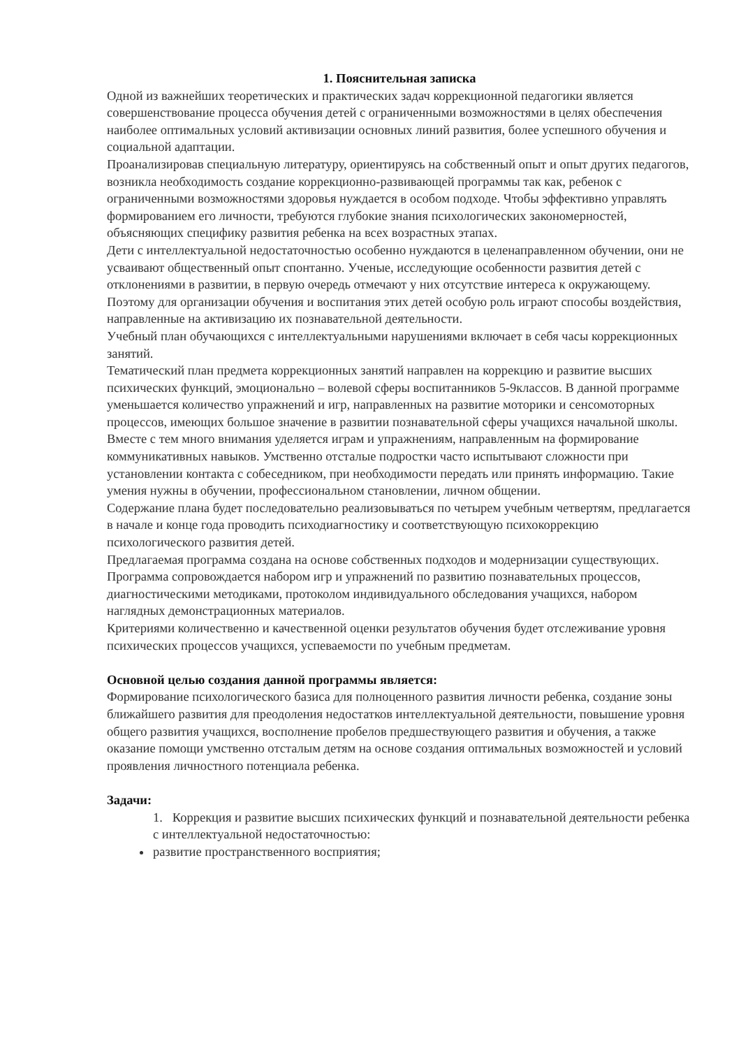1. Пояснительная записка
Одной из важнейших теоретических и практических задач коррекционной педагогики является совершенствование процесса обучения детей с ограниченными возможностями в целях обеспечения наиболее оптимальных условий активизации основных линий развития, более успешного обучения и социальной адаптации.
Проанализировав специальную литературу, ориентируясь на собственный опыт и опыт других педагогов, возникла необходимость создание коррекционно-развивающей программы так как, ребенок с ограниченными возможностями здоровья нуждается в особом подходе. Чтобы эффективно управлять формированием его личности, требуются глубокие знания психологических закономерностей, объясняющих специфику развития ребенка на всех возрастных этапах.
Дети с интеллектуальной недостаточностью особенно нуждаются в целенаправленном обучении, они не усваивают общественный опыт спонтанно. Ученые, исследующие особенности развития детей с отклонениями в развитии, в первую очередь отмечают у них отсутствие интереса к окружающему. Поэтому для организации обучения и воспитания этих детей особую роль играют способы воздействия, направленные на активизацию их познавательной деятельности.
Учебный план обучающихся с интеллектуальными нарушениями включает в себя часы коррекционных занятий.
Тематический план предмета коррекционных занятий направлен на коррекцию и развитие высших психических функций, эмоционально – волевой сферы воспитанников 5-9классов. В данной программе уменьшается количество упражнений и игр, направленных на развитие моторики и сенсомоторных процессов, имеющих большое значение в развитии познавательной сферы учащихся начальной школы. Вместе с тем много внимания уделяется играм и упражнениям, направленным на формирование коммуникативных навыков. Умственно отсталые подростки часто испытывают сложности при установлении контакта с собеседником, при необходимости передать или принять информацию. Такие умения нужны в обучении, профессиональном становлении, личном общении.
Содержание плана будет последовательно реализовываться по четырем учебным четвертям, предлагается в начале и конце года проводить психодиагностику и соответствующую психокоррекцию психологического развития детей.
Предлагаемая программа создана на основе собственных подходов и модернизации существующих. Программа сопровождается набором игр и упражнений по развитию познавательных процессов, диагностическими методиками, протоколом индивидуального обследования учащихся, набором наглядных демонстрационных материалов.
Критериями количественно и качественной оценки результатов обучения будет отслеживание уровня психических процессов учащихся, успеваемости по учебным предметам.
Основной целью создания данной программы является:
Формирование психологического базиса для полноценного развития личности ребенка, создание зоны ближайшего развития для преодоления недостатков интеллектуальной деятельности, повышение уровня общего развития учащихся, восполнение пробелов предшествующего развития и обучения, а также оказание помощи умственно отсталым детям на основе создания оптимальных возможностей и условий проявления личностного потенциала ребенка.
Задачи:
1. Коррекция и развитие высших психических функций и познавательной деятельности ребенка с интеллектуальной недостаточностью:
развитие пространственного восприятия;